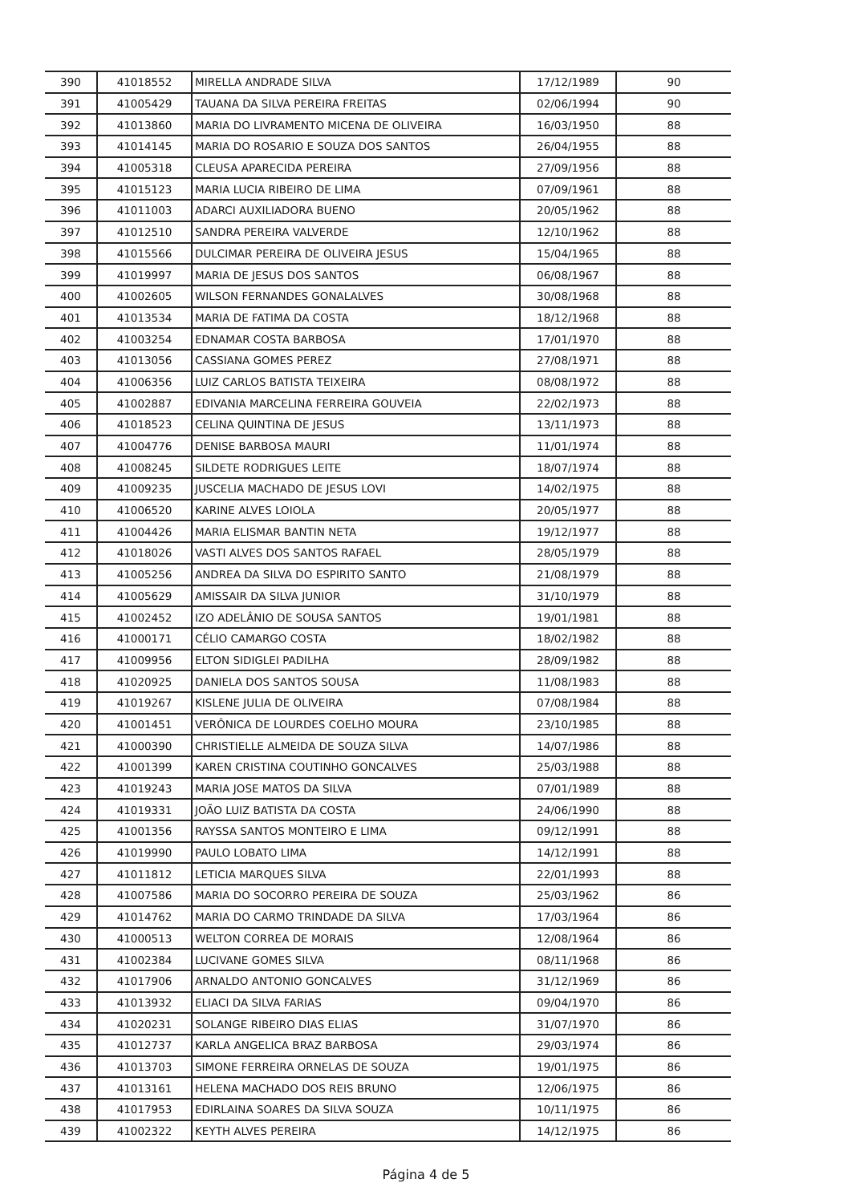| 390 | 41018552 | MIRELLA ANDRADE SILVA | 17/12/1989 | 90 |
| 391 | 41005429 | TAUANA DA SILVA PEREIRA FREITAS | 02/06/1994 | 90 |
| 392 | 41013860 | MARIA DO LIVRAMENTO MICENA DE OLIVEIRA | 16/03/1950 | 88 |
| 393 | 41014145 | MARIA DO ROSARIO E SOUZA DOS SANTOS | 26/04/1955 | 88 |
| 394 | 41005318 | CLEUSA APARECIDA PEREIRA | 27/09/1956 | 88 |
| 395 | 41015123 | MARIA LUCIA RIBEIRO DE LIMA | 07/09/1961 | 88 |
| 396 | 41011003 | ADARCI AUXILIADORA BUENO | 20/05/1962 | 88 |
| 397 | 41012510 | SANDRA PEREIRA VALVERDE | 12/10/1962 | 88 |
| 398 | 41015566 | DULCIMAR PEREIRA DE OLIVEIRA JESUS | 15/04/1965 | 88 |
| 399 | 41019997 | MARIA DE JESUS DOS SANTOS | 06/08/1967 | 88 |
| 400 | 41002605 | WILSON FERNANDES GONALALVES | 30/08/1968 | 88 |
| 401 | 41013534 | MARIA DE FATIMA DA COSTA | 18/12/1968 | 88 |
| 402 | 41003254 | EDNAMAR COSTA BARBOSA | 17/01/1970 | 88 |
| 403 | 41013056 | CASSIANA GOMES PEREZ | 27/08/1971 | 88 |
| 404 | 41006356 | LUIZ CARLOS BATISTA TEIXEIRA | 08/08/1972 | 88 |
| 405 | 41002887 | EDIVANIA MARCELINA FERREIRA GOUVEIA | 22/02/1973 | 88 |
| 406 | 41018523 | CELINA QUINTINA DE JESUS | 13/11/1973 | 88 |
| 407 | 41004776 | DENISE BARBOSA MAURI | 11/01/1974 | 88 |
| 408 | 41008245 | SILDETE RODRIGUES LEITE | 18/07/1974 | 88 |
| 409 | 41009235 | JUSCELIA MACHADO DE JESUS LOVI | 14/02/1975 | 88 |
| 410 | 41006520 | KARINE ALVES LOIOLA | 20/05/1977 | 88 |
| 411 | 41004426 | MARIA ELISMAR BANTIN NETA | 19/12/1977 | 88 |
| 412 | 41018026 | VASTI ALVES DOS SANTOS RAFAEL | 28/05/1979 | 88 |
| 413 | 41005256 | ANDREA DA SILVA DO ESPIRITO SANTO | 21/08/1979 | 88 |
| 414 | 41005629 | AMISSAIR DA SILVA JUNIOR | 31/10/1979 | 88 |
| 415 | 41002452 | IZO ADELÂNIO DE SOUSA SANTOS | 19/01/1981 | 88 |
| 416 | 41000171 | CÉLIO CAMARGO COSTA | 18/02/1982 | 88 |
| 417 | 41009956 | ELTON SIDIGLEI PADILHA | 28/09/1982 | 88 |
| 418 | 41020925 | DANIELA DOS SANTOS SOUSA | 11/08/1983 | 88 |
| 419 | 41019267 | KISLENE JULIA DE OLIVEIRA | 07/08/1984 | 88 |
| 420 | 41001451 | VERÔNICA DE LOURDES COELHO MOURA | 23/10/1985 | 88 |
| 421 | 41000390 | CHRISTIELLE ALMEIDA DE SOUZA SILVA | 14/07/1986 | 88 |
| 422 | 41001399 | KAREN CRISTINA COUTINHO GONCALVES | 25/03/1988 | 88 |
| 423 | 41019243 | MARIA JOSE MATOS DA SILVA | 07/01/1989 | 88 |
| 424 | 41019331 | JOÃO LUIZ BATISTA DA COSTA | 24/06/1990 | 88 |
| 425 | 41001356 | RAYSSA SANTOS MONTEIRO E LIMA | 09/12/1991 | 88 |
| 426 | 41019990 | PAULO LOBATO LIMA | 14/12/1991 | 88 |
| 427 | 41011812 | LETICIA MARQUES SILVA | 22/01/1993 | 88 |
| 428 | 41007586 | MARIA DO SOCORRO PEREIRA DE SOUZA | 25/03/1962 | 86 |
| 429 | 41014762 | MARIA DO CARMO TRINDADE DA SILVA | 17/03/1964 | 86 |
| 430 | 41000513 | WELTON CORREA DE MORAIS | 12/08/1964 | 86 |
| 431 | 41002384 | LUCIVANE GOMES SILVA | 08/11/1968 | 86 |
| 432 | 41017906 | ARNALDO ANTONIO GONCALVES | 31/12/1969 | 86 |
| 433 | 41013932 | ELIACI DA SILVA FARIAS | 09/04/1970 | 86 |
| 434 | 41020231 | SOLANGE RIBEIRO DIAS ELIAS | 31/07/1970 | 86 |
| 435 | 41012737 | KARLA ANGELICA BRAZ BARBOSA | 29/03/1974 | 86 |
| 436 | 41013703 | SIMONE FERREIRA ORNELAS DE SOUZA | 19/01/1975 | 86 |
| 437 | 41013161 | HELENA MACHADO DOS REIS BRUNO | 12/06/1975 | 86 |
| 438 | 41017953 | EDIRLAINA SOARES DA SILVA SOUZA | 10/11/1975 | 86 |
| 439 | 41002322 | KEYTH ALVES PEREIRA | 14/12/1975 | 86 |
Página 4 de 5